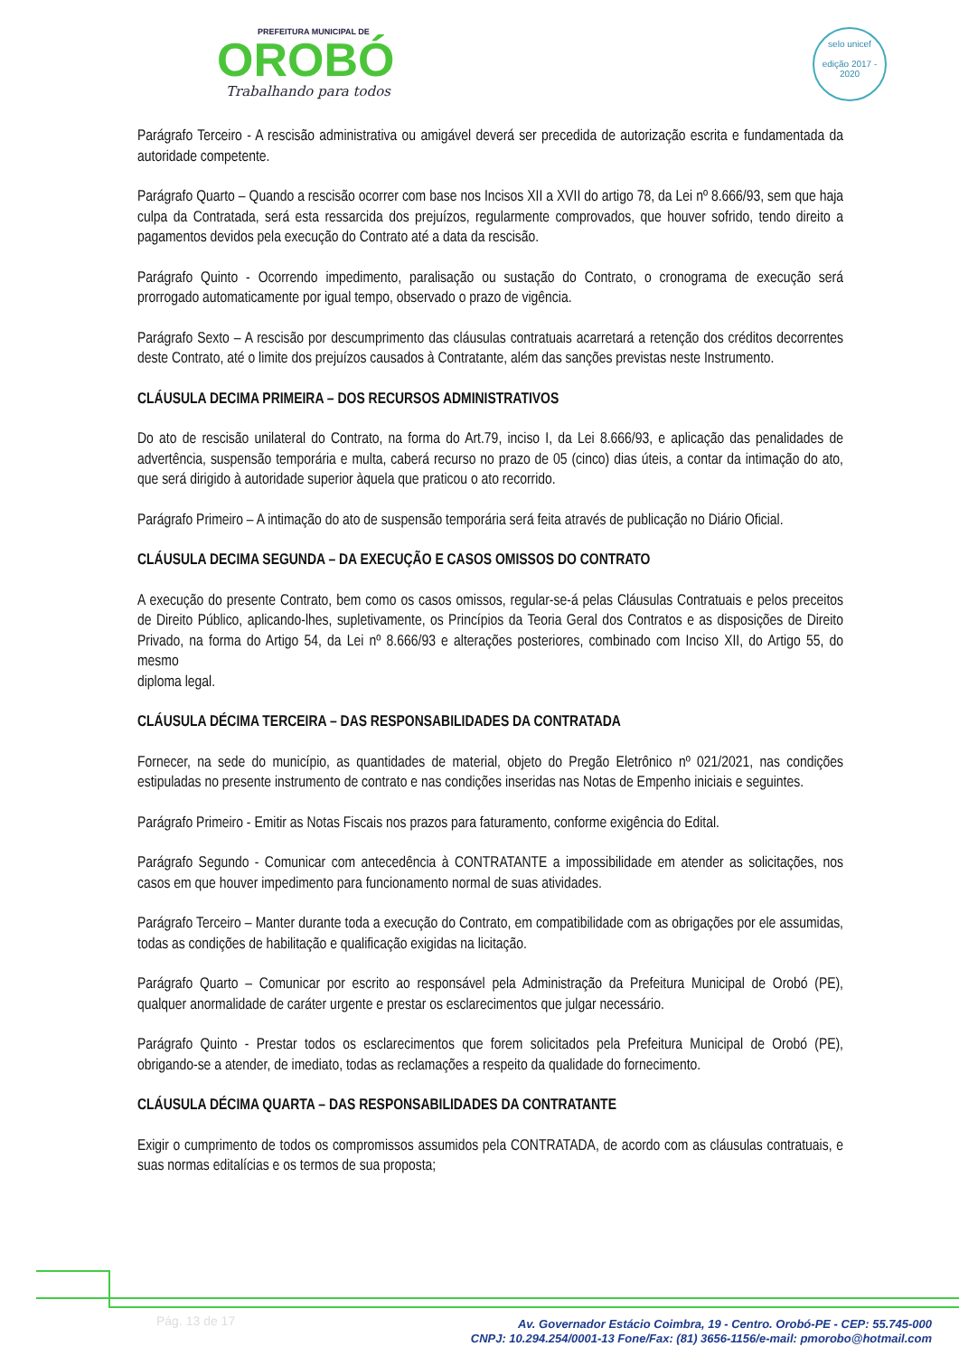PREFEITURA MUNICIPAL DE
OROBÓ
Trabalhando para todos
selo unicef
edição 2017 - 2020
Parágrafo Terceiro - A rescisão administrativa ou amigável deverá ser precedida de autorização escrita e fundamentada da autoridade competente.
Parágrafo Quarto – Quando a rescisão ocorrer com base nos Incisos XII a XVII do artigo 78, da Lei nº 8.666/93, sem que haja culpa da Contratada, será esta ressarcida dos prejuízos, regularmente comprovados, que houver sofrido, tendo direito a pagamentos devidos pela execução do Contrato até a data da rescisão.
Parágrafo Quinto - Ocorrendo impedimento, paralisação ou sustação do Contrato, o cronograma de execução será prorrogado automaticamente por igual tempo, observado o prazo de vigência.
Parágrafo Sexto – A rescisão por descumprimento das cláusulas contratuais acarretará a retenção dos créditos decorrentes deste Contrato, até o limite dos prejuízos causados à Contratante, além das sanções previstas neste Instrumento.
CLÁUSULA DECIMA PRIMEIRA – DOS RECURSOS ADMINISTRATIVOS
Do ato de rescisão unilateral do Contrato, na forma do Art.79, inciso I, da Lei 8.666/93, e aplicação das penalidades de advertência, suspensão temporária e multa, caberá recurso no prazo de 05 (cinco) dias úteis, a contar da intimação do ato, que será dirigido à autoridade superior àquela que praticou o ato recorrido.
Parágrafo Primeiro – A intimação do ato de suspensão temporária será feita através de publicação no Diário Oficial.
CLÁUSULA DECIMA SEGUNDA – DA EXECUÇÃO E CASOS OMISSOS DO CONTRATO
A execução do presente Contrato, bem como os casos omissos, regular-se-á pelas Cláusulas Contratuais e pelos preceitos de Direito Público, aplicando-lhes, supletivamente, os Princípios da Teoria Geral dos Contratos e as disposições de Direito Privado, na forma do Artigo 54, da Lei nº 8.666/93 e alterações posteriores, combinado com Inciso XII, do Artigo 55, do mesmo
diploma legal.
CLÁUSULA DÉCIMA TERCEIRA – DAS RESPONSABILIDADES DA CONTRATADA
Fornecer, na sede do município, as quantidades de material, objeto do Pregão Eletrônico nº 021/2021, nas condições estipuladas no presente instrumento de contrato e nas condições inseridas nas Notas de Empenho iniciais e seguintes.
Parágrafo Primeiro - Emitir as Notas Fiscais nos prazos para faturamento, conforme exigência do Edital.
Parágrafo Segundo - Comunicar com antecedência à CONTRATANTE a impossibilidade em atender as solicitações, nos casos em que houver impedimento para funcionamento normal de suas atividades.
Parágrafo Terceiro – Manter durante toda a execução do Contrato, em compatibilidade com as obrigações por ele assumidas, todas as condições de habilitação e qualificação exigidas na licitação.
Parágrafo Quarto – Comunicar por escrito ao responsável pela Administração da Prefeitura Municipal de Orobó (PE), qualquer anormalidade de caráter urgente e prestar os esclarecimentos que julgar necessário.
Parágrafo Quinto - Prestar todos os esclarecimentos que forem solicitados pela Prefeitura Municipal de Orobó (PE), obrigando-se a atender, de imediato, todas as reclamações a respeito da qualidade do fornecimento.
CLÁUSULA DÉCIMA QUARTA – DAS RESPONSABILIDADES DA CONTRATANTE
Exigir o cumprimento de todos os compromissos assumidos pela CONTRATADA, de acordo com as cláusulas contratuais, e suas normas editalícias e os termos de sua proposta;
Pág. 13 de 17
Av. Governador Estácio Coimbra, 19 - Centro. Orobó-PE - CEP: 55.745-000
CNPJ: 10.294.254/0001-13 Fone/Fax: (81) 3656-1156/e-mail: pmorobo@hotmail.com